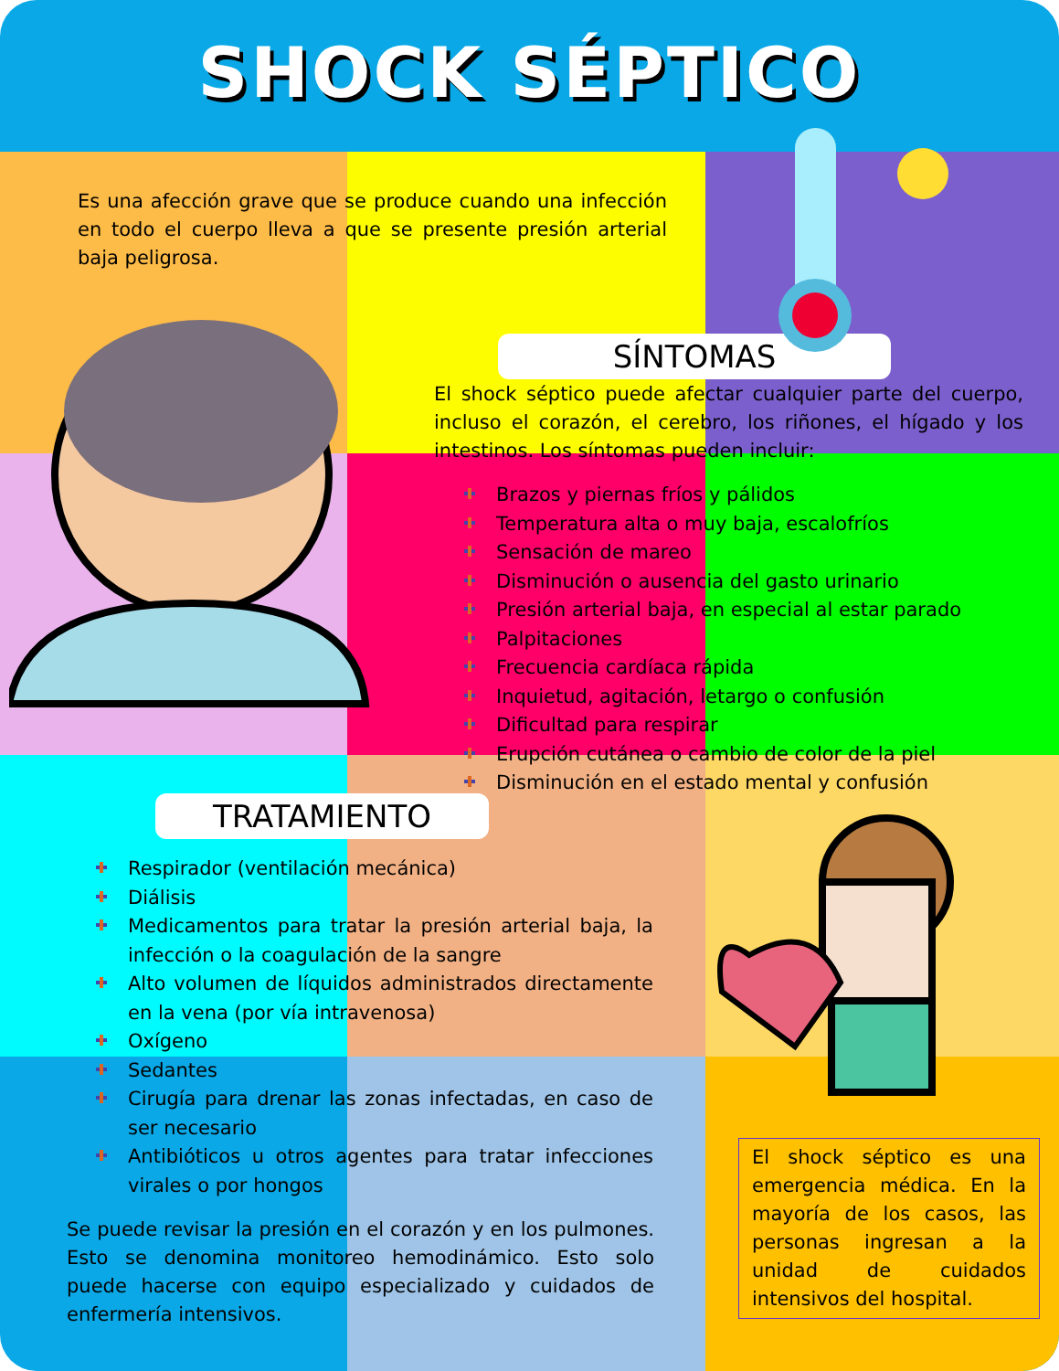SHOCK SÉPTICO
Es una afección grave que se produce cuando una infección en todo el cuerpo lleva a que se presente presión arterial baja peligrosa.
SÍNTOMAS
El shock séptico puede afectar cualquier parte del cuerpo, incluso el corazón, el cerebro, los riñones, el hígado y los intestinos. Los síntomas pueden incluir:
Brazos y piernas fríos y pálidos
Temperatura alta o muy baja, escalofríos
Sensación de mareo
Disminución o ausencia del gasto urinario
Presión arterial baja, en especial al estar parado
Palpitaciones
Frecuencia cardíaca rápida
Inquietud, agitación, letargo o confusión
Dificultad para respirar
Erupción cutánea o cambio de color de la piel
Disminución en el estado mental y confusión
TRATAMIENTO
Respirador (ventilación mecánica)
Diálisis
Medicamentos para tratar la presión arterial baja, la infección o la coagulación de la sangre
Alto volumen de líquidos administrados directamente en la vena (por vía intravenosa)
Oxígeno
Sedantes
Cirugía para drenar las zonas infectadas, en caso de ser necesario
Antibióticos u otros agentes para tratar infecciones virales o por hongos
Se puede revisar la presión en el corazón y en los pulmones. Esto se denomina monitoreo hemodinámico. Esto solo puede hacerse con equipo especializado y cuidados de enfermería intensivos.
El shock séptico es una emergencia médica. En la mayoría de los casos, las personas ingresan a la unidad de cuidados intensivos del hospital.